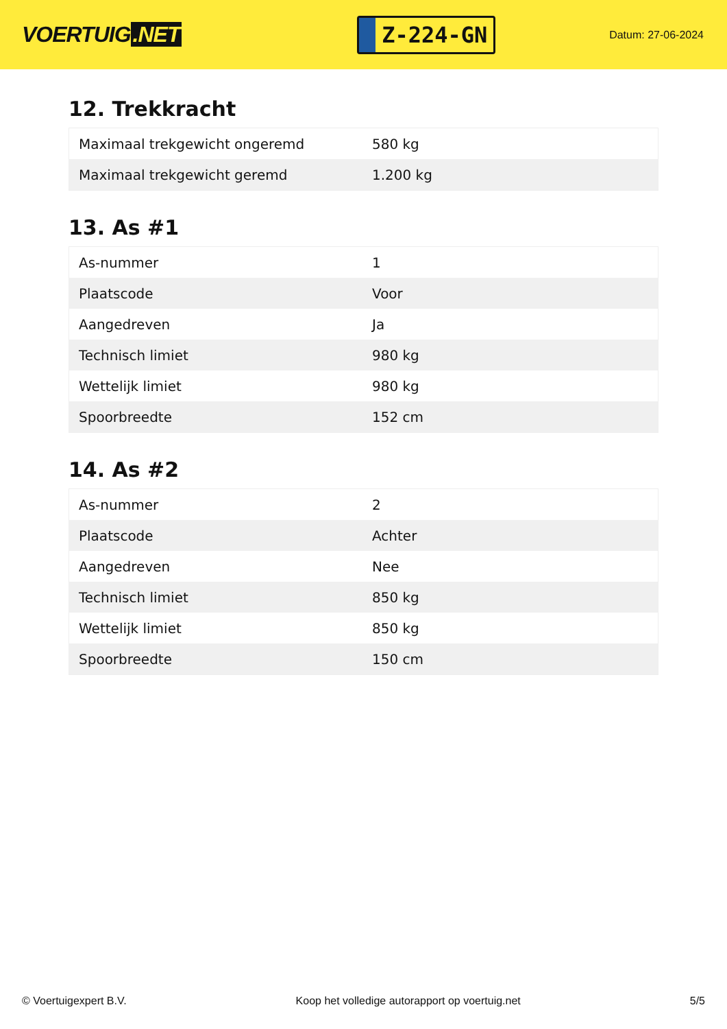VOERTUIG.NET
Z-224-GN
Datum: 27-06-2024
12. Trekkracht
| Maximaal trekgewicht ongeremd | 580 kg |
| Maximaal trekgewicht geremd | 1.200 kg |
13. As #1
| As-nummer | 1 |
| Plaatscode | Voor |
| Aangedreven | Ja |
| Technisch limiet | 980 kg |
| Wettelijk limiet | 980 kg |
| Spoorbreedte | 152 cm |
14. As #2
| As-nummer | 2 |
| Plaatscode | Achter |
| Aangedreven | Nee |
| Technisch limiet | 850 kg |
| Wettelijk limiet | 850 kg |
| Spoorbreedte | 150 cm |
© Voertuigexpert B.V. Koop het volledige autorapport op voertuig.net 5/5